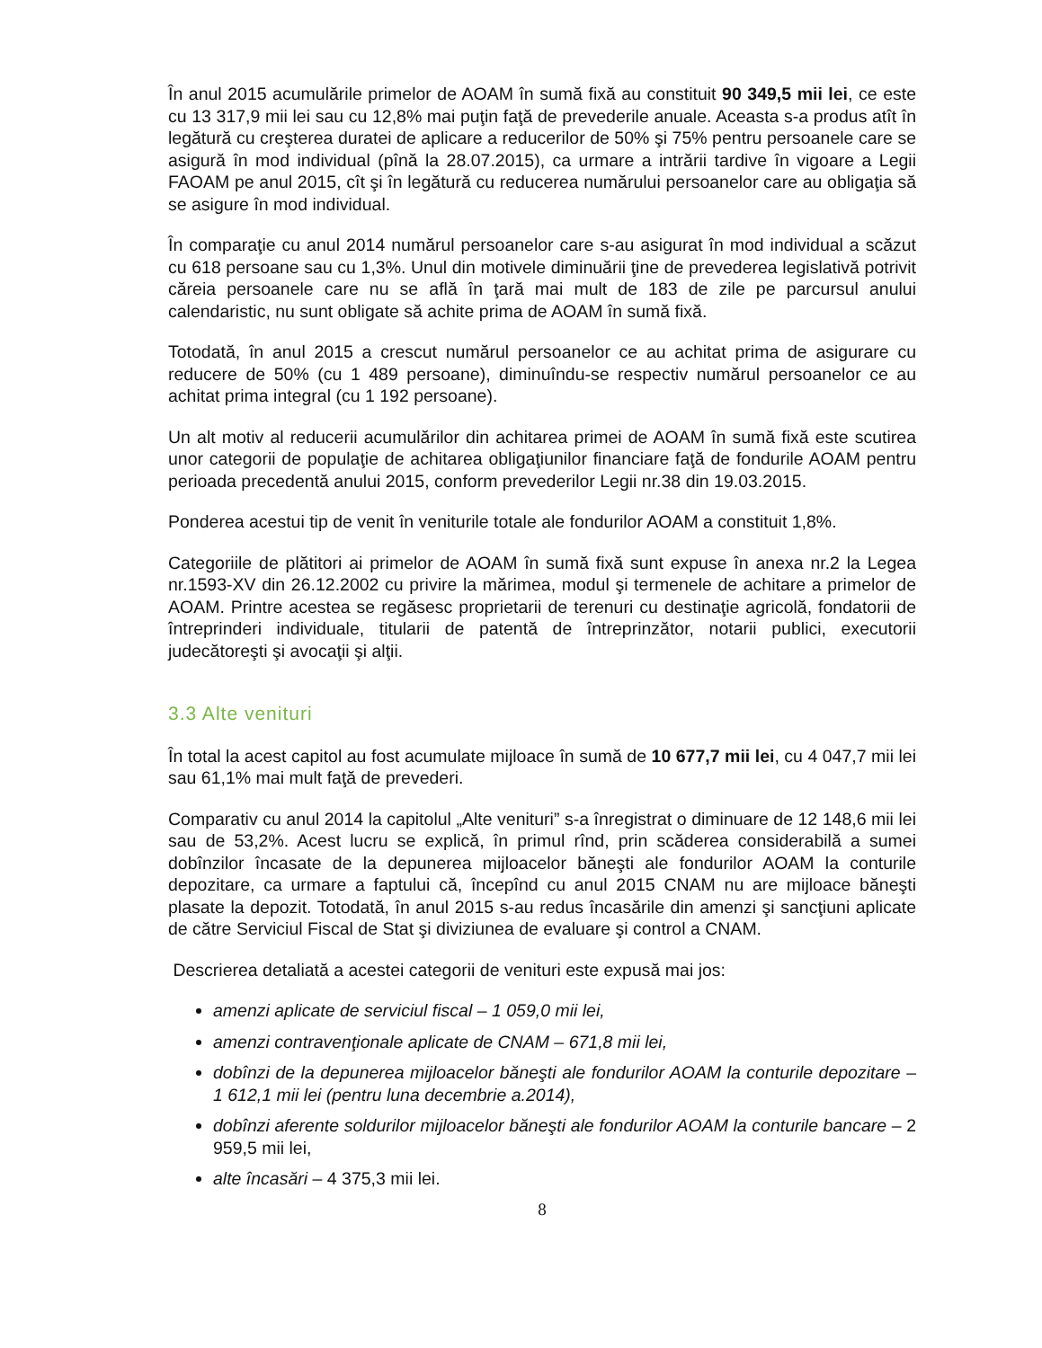În anul 2015 acumulările primelor de AOAM în sumă fixă au constituit 90 349,5 mii lei, ce este cu 13 317,9 mii lei sau cu 12,8% mai puţin faţă de prevederile anuale. Aceasta s-a produs atît în legătură cu creşterea duratei de aplicare a reducerilor de 50% şi 75% pentru persoanele care se asigură în mod individual (pînă la 28.07.2015), ca urmare a intrării tardive în vigoare a Legii FAOAM pe anul 2015, cît şi în legătură cu reducerea numărului persoanelor care au obligaţia să se asigure în mod individual.
În comparaţie cu anul 2014 numărul persoanelor care s-au asigurat în mod individual a scăzut cu 618 persoane sau cu 1,3%. Unul din motivele diminuării ţine de prevederea legislativă potrivit căreia persoanele care nu se află în ţară mai mult de 183 de zile pe parcursul anului calendaristic, nu sunt obligate să achite prima de AOAM în sumă fixă.
Totodată, în anul 2015 a crescut numărul persoanelor ce au achitat prima de asigurare cu reducere de 50% (cu 1 489 persoane), diminuîndu-se respectiv numărul persoanelor ce au achitat prima integral (cu 1 192 persoane).
Un alt motiv al reducerii acumulărilor din achitarea primei de AOAM în sumă fixă este scutirea unor categorii de populaţie de achitarea obligaţiunilor financiare faţă de fondurile AOAM pentru perioada precedentă anului 2015, conform prevederilor Legii nr.38 din 19.03.2015.
Ponderea acestui tip de venit în veniturile totale ale fondurilor AOAM a constituit 1,8%.
Categoriile de plătitori ai primelor de AOAM în sumă fixă sunt expuse în anexa nr.2 la Legea nr.1593-XV din 26.12.2002 cu privire la mărimea, modul şi termenele de achitare a primelor de AOAM. Printre acestea se regăsesc proprietarii de terenuri cu destinaţie agricolă, fondatorii de întreprinderi individuale, titularii de patentă de întreprinzător, notarii publici, executorii judecătoreşti şi avocaţii şi alţii.
3.3 Alte venituri
În total la acest capitol au fost acumulate mijloace în sumă de 10 677,7 mii lei, cu 4 047,7 mii lei sau 61,1% mai mult faţă de prevederi.
Comparativ cu anul 2014 la capitolul „Alte venituri” s-a înregistrat o diminuare de 12 148,6 mii lei sau de 53,2%. Acest lucru se explică, în primul rînd, prin scăderea considerabilă a sumei dobînzilor încasate de la depunerea mijloacelor băneşti ale fondurilor AOAM la conturile depozitare, ca urmare a faptului că, începînd cu anul 2015 CNAM nu are mijloace băneşti plasate la depozit. Totodată, în anul 2015 s-au redus încasările din amenzi şi sancţiuni aplicate de către Serviciul Fiscal de Stat şi diviziunea de evaluare şi control a CNAM.
Descrierea detaliată a acestei categorii de venituri este expusă mai jos:
amenzi aplicate de serviciul fiscal – 1 059,0 mii lei,
amenzi contravenţionale aplicate de CNAM – 671,8 mii lei,
dobînzi de la depunerea mijloacelor băneşti ale fondurilor AOAM la conturile depozitare – 1 612,1 mii lei (pentru luna decembrie a.2014),
dobînzi aferente soldurilor mijloacelor băneşti ale fondurilor AOAM la conturile bancare – 2 959,5 mii lei,
alte încasări – 4 375,3 mii lei.
8